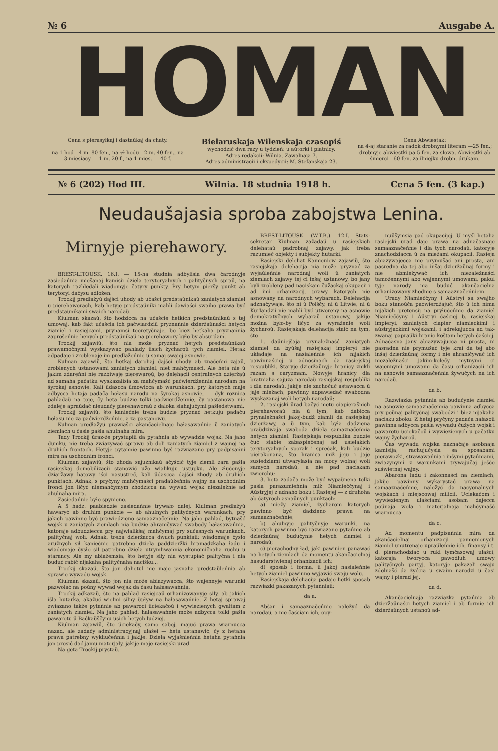№ 6 Ausgabe A.
HOMAN
Cena s pierasyłkaj i dastaŭkaj da chaty.
na 1 hod—4 m. 80 fen., na ½ hodu—2 m. 40 fen., na 3 miesiacy — 1 m. 20 f., na 1 mies. — 40 f.
Biełaruskaja Wilenskaja czasopiś
wychodzić dwa razy u tydzień: u aŭtorki i piatnicy.
Adres redakcii: Wilnia, Zawalnaja 7.
Adres administracii i ekspedycii: M. Stefanskaja 23.
Cena Abwiestak:
na 4-aj staranie za radok drobnymi literam —25 fen.; drobnyje abwiestki pa 5 fen. za słowa. Abwiestki ab śmierci—60 fen. za ilniejku drobn. drukam.
№ 6 (202) Hod III. Wilnia. 18 studnia 1918 h. Cena 5 fen. (3 kap.)
Neudaušajasia sproba zabojstwa Lenina.
Mirnyje pierehawory.
BREST-LITOUSK. 16.I. — 15-ha studnia adbylisia dwa čarodnyje zasiedańnia miešanaj kamisii dziela terytoryalnych i palityčnych spraŭ, na katorych razhledali wiadomyje čatyry punkty. Pry hetym pieršy punkt ab terytoryi dačysu adłožen.
Trockij predłažyŭ dajšci uhody ab učašci predstaŭnikaŭ zaniatych ziamiel u pierehaworach, kab hetyje predstaŭniki mahli dawiaści swaiho prawa być predstaŭnikami swaich narodaŭ.
Kiulman skazaŭ, što hodzicca na učašcie hetkich predstaŭnikaŭ s tej umowaj, kab fakt učašcia ich paćwiardziŭ pryznańnie dzieržaŭnaści hetych ziamiel i rasiejcami, prynamsi teoretyčnaje, bo biez hetkaha pryznańnia zaprošeńnie henych predstaŭnikaŭ na pierehawory było by absurdam.
Trockij zajawiŭ, što nia može pryznać hetych predstaŭnikaŭ prawamočnymi wyskazywać pahlady ŭsich žycharoŭ tych ziamiel. Hetak adpadaje i zroblenaje im predlažeńnie ŭ samaj swajej asnowie.
Kulman zajawiŭ, što hetkaj darohaj dajšci uhody ab značeńni zajaŭ, zroblenych ustanowami zaniatych ziamiel, niet mahčymaści. Ale heta nie ŭ jakim zdareńni nie razbiwaje pierewaroŭ, bo delehacii centralnych dzieržaŭ ad samaha pačatku wyskazalisia za mahčymašć paćwierdžeńnia narodam na šyrokaj asnowie. Kali ŭdascca ŭmowicca ab warunkach, pry katorych maje adbycca hetaja padača hołasu narodu na šyrokaj asnowie, — dyk roznica pahladaŭ na toje, čy heta budzie tolki paćwierdžeńnie, čy pastanowa nie zdaleje apraŭdać nieudačy pierehaworaŭ z daloka siahajučymi paśledstwami.
Trockij zajawiŭ, što kaniečnie treba budzie pryznać hetkuju padaču hołasu nie za paćwierdžeńnie, a za pastanowu.
Kulman predłažyŭ prawiašci akančacielnaje hałasawańnie ŭ zaniatych ziemlach u časie paśla ahulnaha mira.
Tady Trockij ŭraz-že prystupiŭ da pytańnia ab wywadzie wojsk. Na jaho dumku, nie treba zwiazywać sprawu ab doli zaniatych ziamiel z wajnoj na druhich frontach. Hetyje pytańnie pawinno byś razwiazano pry padpisańni mira na uschodnim fronci.
Kiulman zajawiŭ, što zhoda sajuźnikaŭ ačyšćić tyje ziemli zara paśla rasiejskaj demobilizacii stanowić užo wialikuju ustupku. Ale złučenyje dziaržawy hatowy iści nasustreč, kali ŭdascca dajšci zhody ab druhich punktach. Adnak, s pryčyny mahčymaści pradaŭžeńnia wajny na uschodnim froncі jon ličyć niemahčymym zhodzicca na wywad wojsk niezaležnie ad ahulnaha mira.
Zasiedańnie było spynieno.
A 5 hadz. paabiedzie zasiedańnie trywało dalej. Kiulman predłažyŭ hawaryć ab druhim punkcie — ab ahulnych palityčnych warunkach, pry jakich pawinno być prawiedzieno samaaznačeńnie. Na jaho pahlad, bytnašć wojsk u zaniatych ziemlach nia budzie ahraničywać swabody hałasawańnia, katoraje adbudziecca pry najwialikšaj mahčymaj pry sučasnych warunkach, palityčnaj woli. Adnak, treba dzieržacca dwuch punktaŭ: wiadomaje čysło aružnych sił kaniečnie patrebno dziela paddzieržki hramadzkaha ładu i wiadomaje čysło sił patrebno dziela utrymliwańnia ekonomičnaha ruchu u starancy. Ale my abiažemsia, što hetyje siły nia wystupiać palityčna i nia buduć rabić nijakaha palityčnaha naciśku...
Trockij skazaŭ, što jon dahetul nie maje jasnaha predstaŭleńnia ab sprawie wywadu wojsk.
Kiulman skazaŭ, što jon nia može abiazywacca, što wajennyje warunki pazwolać na poŭny wywad wojsk da času hałasawańnia.
Trockij adkazaŭ, što na pahlad rasiejcaŭ orhanizowanyje siły, ab jakich išla hutarka, akažuć wielmi silny ŭpływ na hałasawańnie. Z hetaj sprawaj zwiazano takže pytańnie ab pawaroci ŭciekačoŭ i wywiezienych gwałtam z zaniatych ziamiel. Na jaho pahlad, hałasawańnie može adbycca tolki paśla pawarotu ŭ Baćkaŭščynu ŭsich hetych ludziej.
Kiulman zajawiŭ, što ŭciekačy, samo saboj, majuć prawa wiarnucca nazad, ale zadačy administracyjnaj ułaśei — heta ustanawić, čy z hetaha prawa patrebny wykliučeńnia i jakije. Dziela wyjašnieńnia hetaha pytańnia jon prosić dać jamu materjały, jakije maje rasiejski urad.
Na geta Trockij prystaŭ.
BREST-LITOUSK. (W.T.B.). 12.I. Stats-sekretar Kiulman zažadaŭ u rasiejskich delehataŭ padrobnaj zajawy, jak treba razumieć objekty i subjekty hutarki.
Rasiejski delehat Kamieniew zajawiŭ, što rasiejskaja delehacija nia može pryznać za wyjaŭleńnie narodnaj woli ŭ zaniatych ziemlach zajawy tej ci inšaj ustanowy, bo jany byli zroblenу pad naciskam čužackaj okupacii i ad imi orhanizacij, prawy katorych nie asnowany na narodnych wybarach. Delehacija adznačywaje, što ni ŭ Polščy, ni ŭ Litwie, ni ŭ Kurlandzii nie mahli być utworeny na asnowie demokratyčnych wybaraŭ ustanowy, jakije možna było-by ličyć za wyraženie woli žycharoŭ. Rasiejskaja delehacija staić na tym, što
1. daŭniejšaja prynaležnašć zaniatych ziamiel da byŭšaj rasiejskaj impieryi nie układaje na nasialeńnie ich nijakich pawinnaściej u adnosinach da rasiejskaj respubliki. Staryje dzieržaŭnyje hranicy znikli razam s caryzmam. Nowyje hranicy dla bratniaha sajuza narodaŭ rasiejskaj respubliki i dla narodaŭ, jakije nie zachočuć astawacca ŭ jaje miežach, pawinny adpawiedać swabodna wyskazanaj woli hetych narodaŭ;
2. rasiejski ŭrad bačyć metu ciapierašnich pierehaworaŭ nia ŭ tym, kab dabicca prynaležnašci jakoj-budź ziamli da rasiejskaj dzieržawy, a ŭ tym, kab była dadziena praŭdziwaja swaboda dziela samaznačeńnia hetych ziamiel. Rasiejskaja respublika budzie čuć siabie zabaspiečenaj ad usielakich terytoryalnych sporak i sprečak, kali budzie pierakonana, što hranica miž jeju i jaje susiedziami utwarylasia na mocy wolnaj woli samych narodaŭ, a nie pad naciskam zwierchu;
3. heta zadača može być wypaŭnena tolki paśla parazumieńnia miž Niamieččynaj i Aŭstryjej z adnaho boku i Rasiejej — z druhoha ab čatyroch asnaŭnych punktach:
a) miežy ziamiel, žycharom katorych pawinno być dadzieno prawa na samaaznačeńnie;
b) ahulnyje palityčnyje warunki, na katorych pawinno być razwiazano pytańnie ab dzieržaŭnaj budučynie hetych ziamiel i narodaŭ;
c) pierachodny ład, jaki pawinien panawać na hetych ziemlach da momentu akančacielnaj hasudarstwienaj orhanizacii ich;
d) sposab i forma, ŭ jakoj nasialeńnie hetych ziamiel pawinno wyjawić swaju wolu.
Rasiejskaja delehacija padaje hetki sposab razwiazki pakazanych pytańniaŭ:
da a.
Abšar i samaaznačeńnie naležyć da narodaŭ, a nie čaściam ich, opy-
nuŭšymsia pad okupacijej. U myśl hetaha rasiejski urad daje prawa na adnačasnaje samaaznačeńnie i dla tych narodaŭ, katoryje znachodziacca ŭ za miežami okupacii. Rasieja abiazywajecca nie prymušać ani prosta, ani pasredna da tej abo inšaj dzieržaŭnaj formy i nie abmiežywać ich niezaležnaści tamožennymi abo wajennymi umowami, pakul tyje narody nia buduć akančacielna orhanizowany zhodnie s samaaznačeńniem.
Urady Niamieččyny i Aŭstryi sa swajho boku stanoŭča paćwierdžajuć, što ŭ ich nima nijakich pretensij na pryłučeńnie da ziamiel Niamieččyny i Aŭstryi čaściej b. rasiejskaj impieryi, zaniatych ciapier niamieckimi i aŭstryjackimi wojskami, i adrekajucca ad tak-zwanaj papraŭki hranic kоštam hetych čaściej. Adnačasna jany abiazywajucca ni prosta, ni pasradna nie prymušać tyje krai da tej abo inšaj dzieržaŭnaj formy i nie ahraničywać ich niezaležnaści jakim-kolečy mytnymi ci wajennymi umowami da času orhanizacii ich na asnowie samaaznačeńnia žywučych na ich narodaŭ.
da b.
Razwiazka pytańnia ab budučynie ziamiel na asnowie samaaznačeńnia pawinna adbycca pry poŭnaj palityčnaj swabodzi i biez nijakaha nacisku zboku. Z hetaj pryčyny padača hałasoŭ pawinna adbycca paśla wywadu čužych wojsk i pawarotu ŭciekačoŭ i wywiezienych u pačatku wajny žycharoŭ.
Čas wywadu wojska naznačaje asobnaja kamisija, rachujučysia sa sposabami pierawozki, strawawańnia i inšymi pytańniami, zwiazynymi z warunkami trywajučaj ješče suświetnaj wajny.
Abarona ładu i zakonnaści na ziemlach, jakije pawinny wykarystać prawa na samaaznačeńnie, naležyć da nacyonalnych wojskach i miejscowaj milicii. Uciekačom i wywiezienym ułaściami asobam dajecca poŭnaja wola i materjalnaja mahčymašć wiarnucca.
da c.
Ad momentu padpisańnia mira da akančacielnaj orhanizacji pamienionych ziamiel unutrenaje upraŭleńnie ich, finansy i t. d. pierachodziać u ruki tymčasowaj ułaści, katoraja tworycca pawodłuh umowy palityčnych partyj, katoryje pakazali swaju zdolnašć da žyćcia u swaim narodzi ŭ časi wajny i pierad jej.
da d.
Akančacielnaja razwiazka pytańnia ab dzieržaŭnaści hetych ziamiel i ab formie ich dzieržaŭnych ustanoŭ ad-